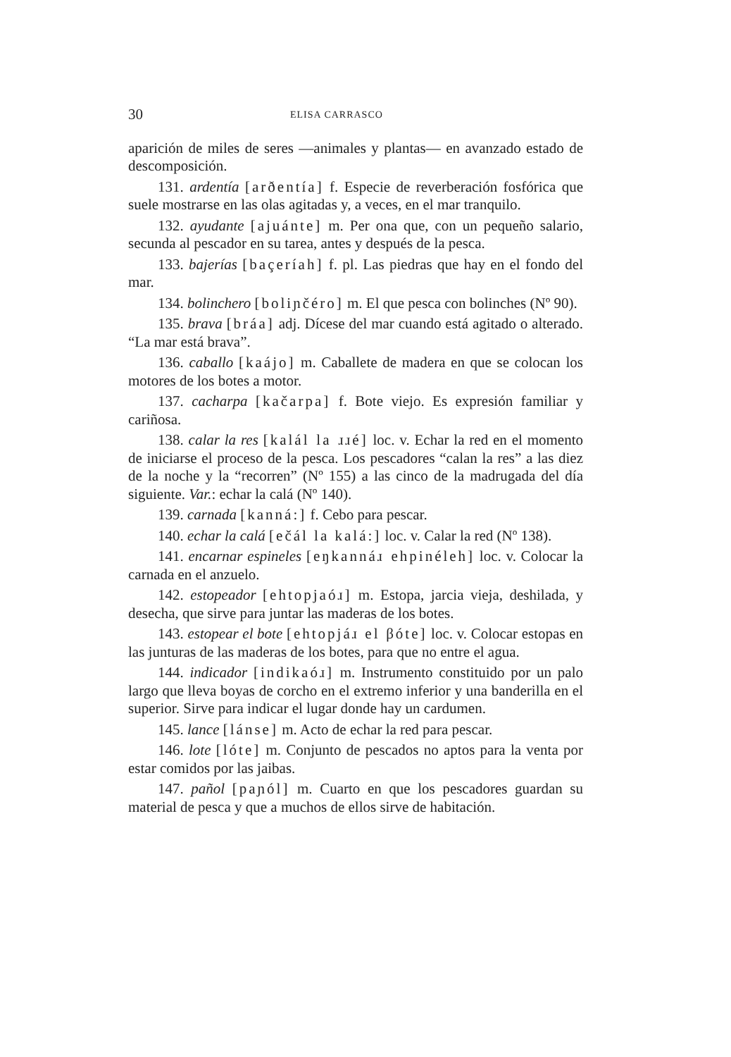30 ELISA CARRASCO
aparición de miles de seres —animales y plantas— en avanzado estado de descomposición.
131. ardentía [arðentía] f. Especie de reverberación fosfórica que suele mostrarse en las olas agitadas y, a veces, en el mar tranquilo.
132. ayudante [ajuánte] m. Per ona que, con un pequeño salario, secunda al pescador en su tarea, antes y después de la pesca.
133. bajerías [baçeríah] f. pl. Las piedras que hay en el fondo del mar.
134. bolinchero [boliɲčéro] m. El que pesca con bolinches (Nº 90).
135. brava [bráa] adj. Dícese del mar cuando está agitado o alterado. “La mar está brava”.
136. caballo [kaájo] m. Caballete de madera en que se colocan los motores de los botes a motor.
137. cacharpa [kačarpa] f. Bote viejo. Es expresión familiar y cariñosa.
138. calar la res [kalál la ɹɹé] loc. v. Echar la red en el momento de iniciarse el proceso de la pesca. Los pescadores “calan la res” a las diez de la noche y la “recorren” (Nº 155) a las cinco de la madrugada del día siguiente. Var.: echar la calá (Nº 140).
139. carnada [kanná:] f. Cebo para pescar.
140. echar la calá [ečál la kalá:] loc. v. Calar la red (Nº 138).
141. encarnar espineles [eŋkannáɹ ehpinéleh] loc. v. Colocar la carnada en el anzuelo.
142. estopeador [ehtopjaóɹ] m. Estopa, jarcia vieja, deshilada, y desecha, que sirve para juntar las maderas de los botes.
143. estopear el bote [ehtopjáɹ el βóte] loc. v. Colocar estopas en las junturas de las maderas de los botes, para que no entre el agua.
144. indicador [indikaóɹ] m. Instrumento constituido por un palo largo que lleva boyas de corcho en el extremo inferior y una banderilla en el superior. Sirve para indicar el lugar donde hay un cardumen.
145. lance [lánse] m. Acto de echar la red para pescar.
146. lote [lóte] m. Conjunto de pescados no aptos para la venta por estar comidos por las jaibas.
147. pañol [paɲól] m. Cuarto en que los pescadores guardan su material de pesca y que a muchos de ellos sirve de habitación.